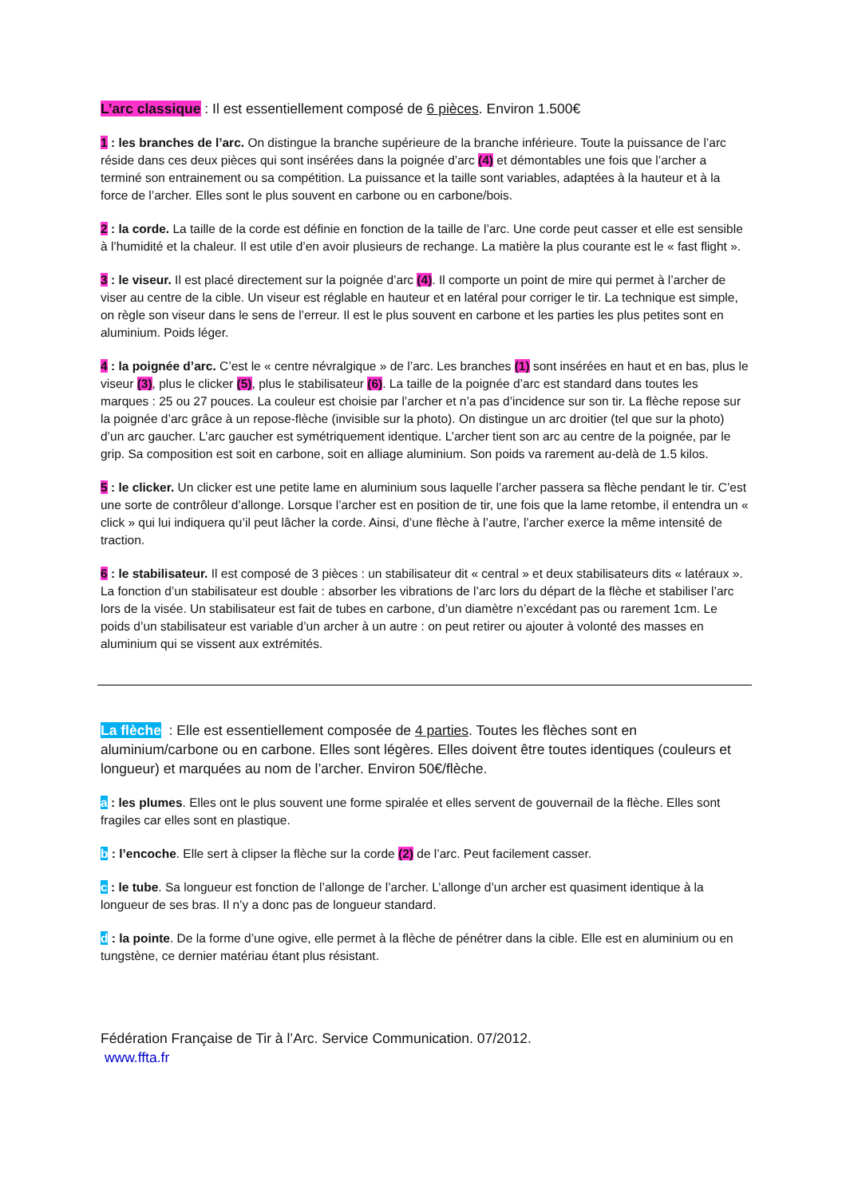L’arc classique : Il est essentiellement composé de 6 pièces. Environ 1.500€
1 : les branches de l’arc. On distingue la branche supérieure de la branche inférieure. Toute la puissance de l’arc réside dans ces deux pièces qui sont insérées dans la poignée d’arc (4) et démontables une fois que l’archer a terminé son entrainement ou sa compétition. La puissance et la taille sont variables, adaptées à la hauteur et à la force de l’archer. Elles sont le plus souvent en carbone ou en carbone/bois.
2 : la corde. La taille de la corde est définie en fonction de la taille de l’arc. Une corde peut casser et elle est sensible à l’humidité et la chaleur. Il est utile d’en avoir plusieurs de rechange. La matière la plus courante est le « fast flight ».
3 : le viseur. Il est placé directement sur la poignée d’arc (4). Il comporte un point de mire qui permet à l’archer de viser au centre de la cible. Un viseur est réglable en hauteur et en latéral pour corriger le tir. La technique est simple, on règle son viseur dans le sens de l’erreur. Il est le plus souvent en carbone et les parties les plus petites sont en aluminium. Poids léger.
4 : la poignée d’arc. C’est le « centre névralgique » de l’arc. Les branches (1) sont insérées en haut et en bas, plus le viseur (3), plus le clicker (5), plus le stabilisateur (6). La taille de la poignée d’arc est standard dans toutes les marques : 25 ou 27 pouces. La couleur est choisie par l’archer et n’a pas d’incidence sur son tir. La flèche repose sur la poignée d’arc grâce à un repose-flèche (invisible sur la photo). On distingue un arc droitier (tel que sur la photo) d’un arc gaucher. L’arc gaucher est symétriquement identique. L’archer tient son arc au centre de la poignée, par le grip. Sa composition est soit en carbone, soit en alliage aluminium. Son poids va rarement au-delà de 1.5 kilos.
5 : le clicker. Un clicker est une petite lame en aluminium sous laquelle l’archer passera sa flèche pendant le tir. C’est une sorte de contrôleur d’allonge. Lorsque l’archer est en position de tir, une fois que la lame retombe, il entendra un « click » qui lui indiquera qu’il peut lâcher la corde. Ainsi, d’une flèche à l’autre, l’archer exerce la même intensité de traction.
6 : le stabilisateur. Il est composé de 3 pièces : un stabilisateur dit « central » et deux stabilisateurs dits « latéraux ». La fonction d’un stabilisateur est double : absorber les vibrations de l’arc lors du départ de la flèche et stabiliser l’arc lors de la visée. Un stabilisateur est fait de tubes en carbone, d’un diamètre n’excédant pas ou rarement 1cm. Le poids d’un stabilisateur est variable d’un archer à un autre : on peut retirer ou ajouter à volonté des masses en aluminium qui se vissent aux extrémités.
La flèche : Elle est essentiellement composée de 4 parties. Toutes les flèches sont en aluminium/carbone ou en carbone. Elles sont légères. Elles doivent être toutes identiques (couleurs et longueur) et marquées au nom de l’archer. Environ 50€/flèche.
a : les plumes. Elles ont le plus souvent une forme spiralée et elles servent de gouvernail de la flèche. Elles sont fragiles car elles sont en plastique.
b : l’encoche. Elle sert à clipser la flèche sur la corde (2) de l’arc. Peut facilement casser.
c : le tube. Sa longueur est fonction de l’allonge de l’archer. L’allonge d’un archer est quasiment identique à la longueur de ses bras. Il n’y a donc pas de longueur standard.
d : la pointe. De la forme d’une ogive, elle permet à la flèche de pénétrer dans la cible. Elle est en aluminium ou en tungstène, ce dernier matériau étant plus résistant.
Fédération Française de Tir à l’Arc. Service Communication. 07/2012.
www.ffta.fr